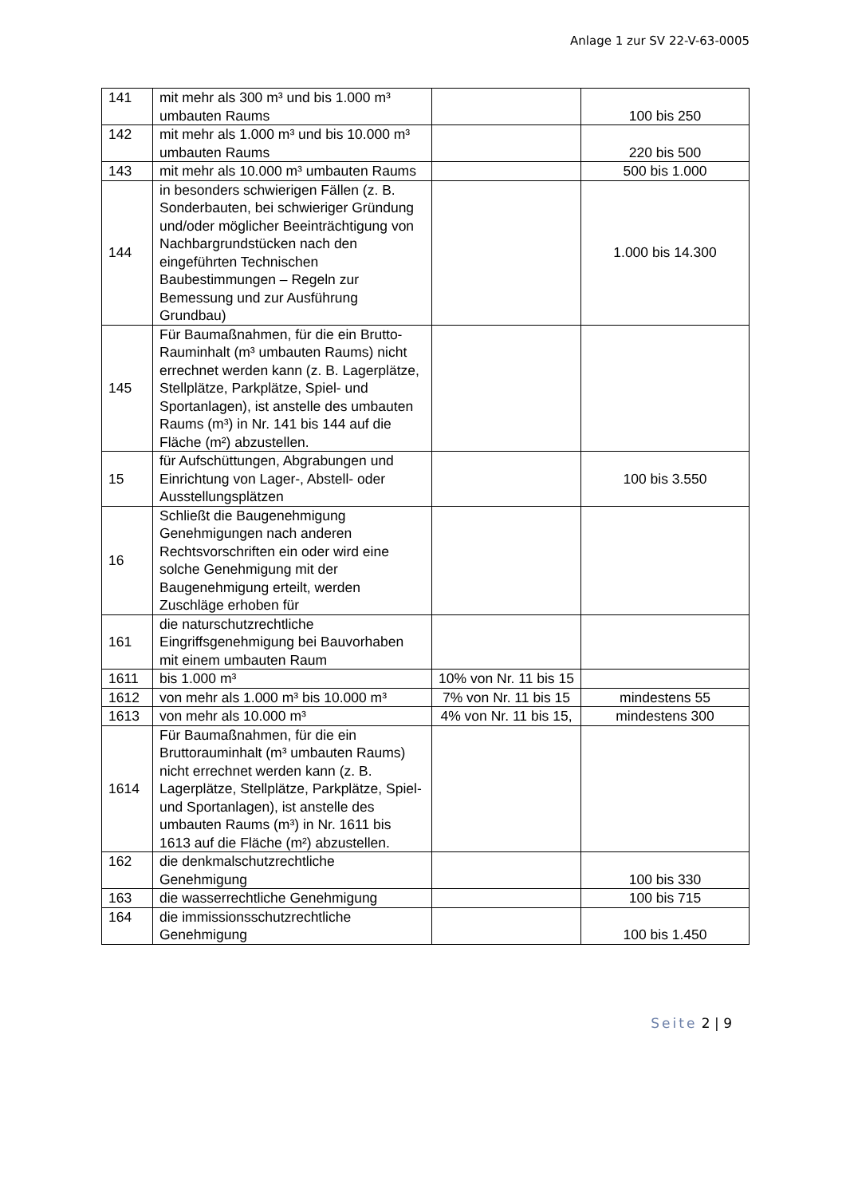Anlage 1 zur SV 22-V-63-0005
| 141 | mit mehr als 300 m³ und bis 1.000 m³ umbauten Raums | | 100 bis 250 |
| 142 | mit mehr als 1.000 m³ und bis 10.000 m³ umbauten Raums | | 220 bis 500 |
| 143 | mit mehr als 10.000 m³ umbauten Raums | | 500 bis 1.000 |
| 144 | in besonders schwierigen Fällen (z. B. Sonderbauten, bei schwieriger Gründung und/oder möglicher Beeinträchtigung von Nachbargrundstücken nach den eingeführten Technischen Baubestimmungen – Regeln zur Bemessung und zur Ausführung Grundbau) | | 1.000 bis 14.300 |
| 145 | Für Baumaßnahmen, für die ein Brutto-Rauminhalt (m³ umbauten Raums) nicht errechnet werden kann (z. B. Lagerplätze, Stellplätze, Parkplätze, Spiel- und Sportanlagen), ist anstelle des umbauten Raums (m³) in Nr. 141 bis 144 auf die Fläche (m²) abzustellen. | | |
| 15 | für Aufschüttungen, Abgrabungen und Einrichtung von Lager-, Abstell- oder Ausstellungsplätzen | | 100 bis 3.550 |
| 16 | Schließt die Baugenehmigung Genehmigungen nach anderen Rechtsvorschriften ein oder wird eine solche Genehmigung mit der Baugenehmigung erteilt, werden Zuschläge erhoben für | | |
| 161 | die naturschutzrechtliche Eingriffsgenehmigung bei Bauvorhaben mit einem umbauten Raum | | |
| 1611 | bis 1.000 m³ | 10% von Nr. 11 bis 15 | |
| 1612 | von mehr als 1.000 m³ bis 10.000 m³ | 7% von Nr. 11 bis 15 | mindestens 55 |
| 1613 | von mehr als 10.000 m³ | 4% von Nr. 11 bis 15, | mindestens 300 |
| 1614 | Für Baumaßnahmen, für die ein Bruttorauminhalt (m³ umbauten Raums) nicht errechnet werden kann (z. B. Lagerplätze, Stellplätze, Parkplätze, Spiel- und Sportanlagen), ist anstelle des umbauten Raums (m³) in Nr. 1611 bis 1613 auf die Fläche (m²) abzustellen. | | |
| 162 | die denkmalschutzrechtliche Genehmigung | | 100 bis 330 |
| 163 | die wasserrechtliche Genehmigung | | 100 bis 715 |
| 164 | die immissionsschutzrechtliche Genehmigung | | 100 bis 1.450 |
Seite 2 | 9